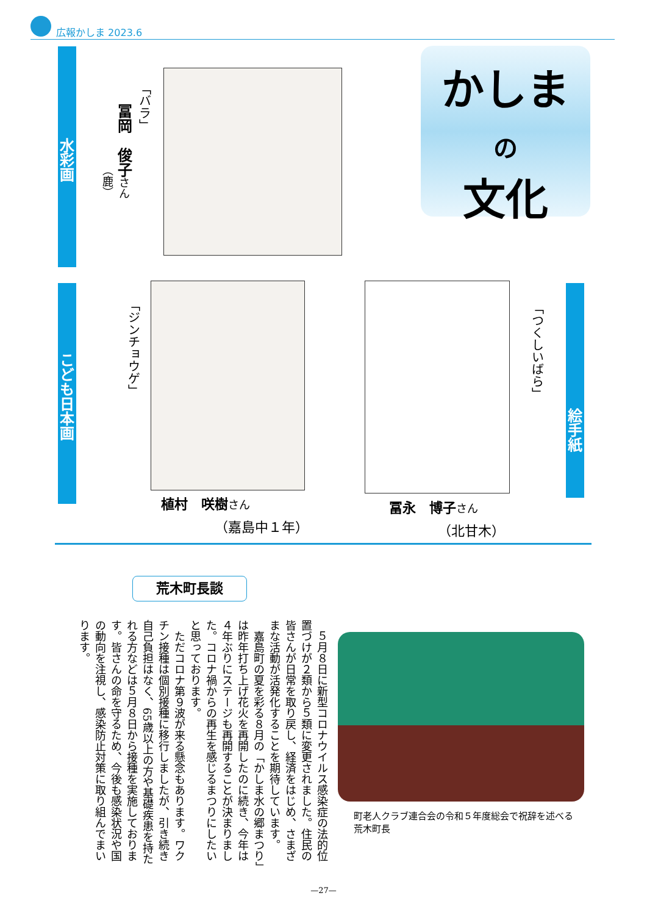広報かしま 2023.6
かしま
の
文化
水彩画
「バラ」
冨岡　俊子さん
（鹿）
こども日本画
「ジンチョウゲ」
植村　咲樹さん
（嘉島中１年）
「つくしいばら」
絵手紙
冨永　博子さん
（北甘木）
荒木町長談
　５月８日に新型コロナウイルス感染症の法的位置づけが２類から５類に変更されました。住民の皆さんが日常を取り戻し、経済をはじめ、さまざまな活動が活発化することを期待しています。
　嘉島町の夏を彩る８月の「かしま水の郷まつり」は昨年打ち上げ花火を再開したのに続き、今年は４年ぶりにステージも再開することが決まりました。コロナ禍からの再生を感じるまつりにしたいと思っております。
　ただコロナ第９波が来る懸念もあります。ワクチン接種は個別接種に移行しましたが、引き続き自己負担はなく、65歳以上の方や基礎疾患を持たれる方などは５月８日から接種を実施しております。皆さんの命を守るため、今後も感染状況や国の動向を注視し、感染防止対策に取り組んでまいります。
町老人クラブ連合会の令和５年度総会で祝辞を述べる荒木町長
—27—